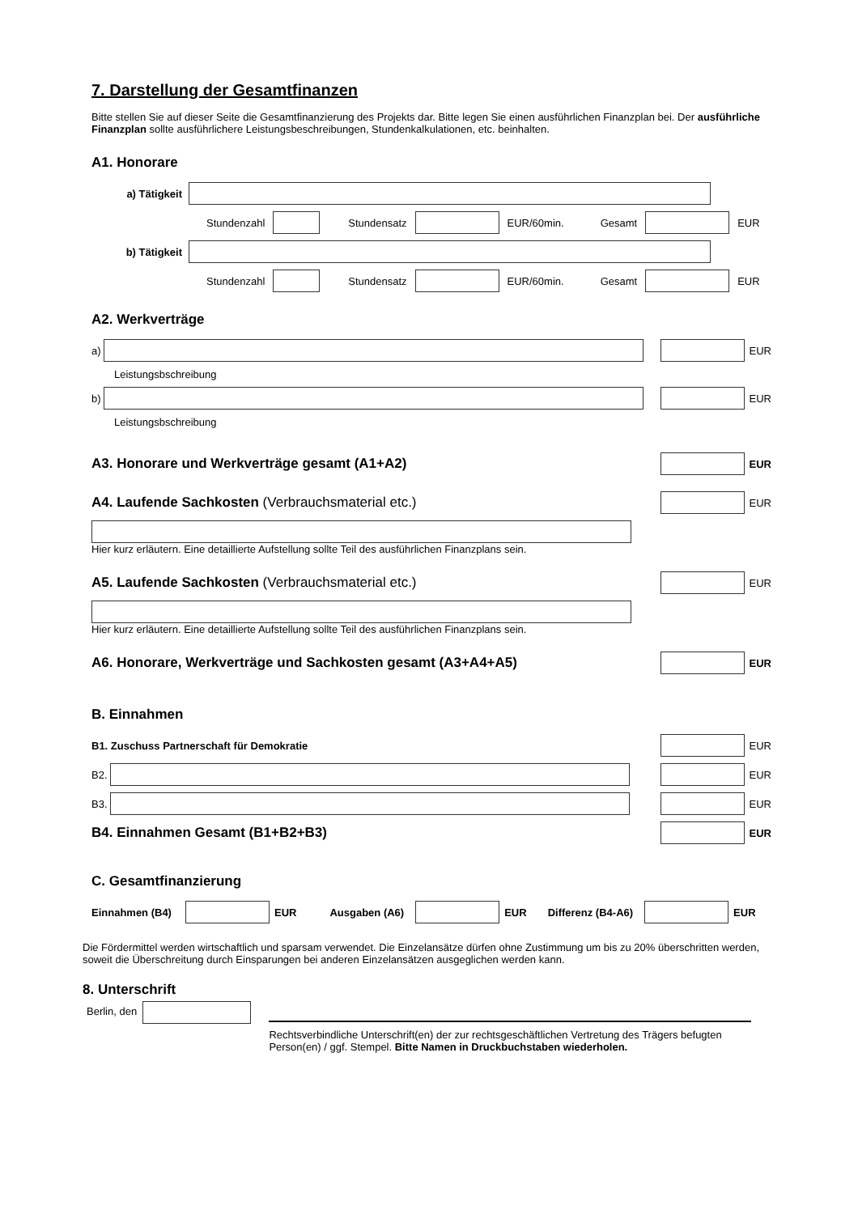7. Darstellung der Gesamtfinanzen
Bitte stellen Sie auf dieser Seite die Gesamtfinanzierung des Projekts dar. Bitte legen Sie einen ausführlichen Finanzplan bei. Der ausführliche Finanzplan sollte ausführlichere Leistungsbeschreibungen, Stundenkalkulationen, etc. beinhalten.
A1. Honorare
a) Tätigkeit
Stundenzahl Stundensatz EUR/60min. Gesamt EUR
b) Tätigkeit
Stundenzahl Stundensatz EUR/60min. Gesamt EUR
A2. Werkverträge
a)
EUR
Leistungsbschreibung
b)
EUR
Leistungsbschreibung
A3. Honorare und Werkverträge gesamt (A1+A2)
EUR
A4. Laufende Sachkosten (Verbrauchsmaterial etc.)
EUR
Hier kurz erläutern. Eine detaillierte Aufstellung sollte Teil des ausführlichen Finanzplans sein.
A5. Laufende Sachkosten (Verbrauchsmaterial etc.)
EUR
Hier kurz erläutern. Eine detaillierte Aufstellung sollte Teil des ausführlichen Finanzplans sein.
A6. Honorare, Werkverträge und Sachkosten gesamt (A3+A4+A5)
EUR
B. Einnahmen
B1. Zuschuss Partnerschaft für Demokratie
EUR
B2.
EUR
B3.
EUR
B4. Einnahmen Gesamt (B1+B2+B3)
EUR
C. Gesamtfinanzierung
Einnahmen (B4) EUR Ausgaben (A6) EUR Differenz (B4-A6) EUR
Die Fördermittel werden wirtschaftlich und sparsam verwendet. Die Einzelansätze dürfen ohne Zustimmung um bis zu 20% überschritten werden, soweit die Überschreitung durch Einsparungen bei anderen Einzelansätzen ausgeglichen werden kann.
8. Unterschrift
Berlin, den
Rechtsverbindliche Unterschrift(en) der zur rechtsgeschäftlichen Vertretung des Trägers befugten Person(en) / ggf. Stempel. Bitte Namen in Druckbuchstaben wiederholen.